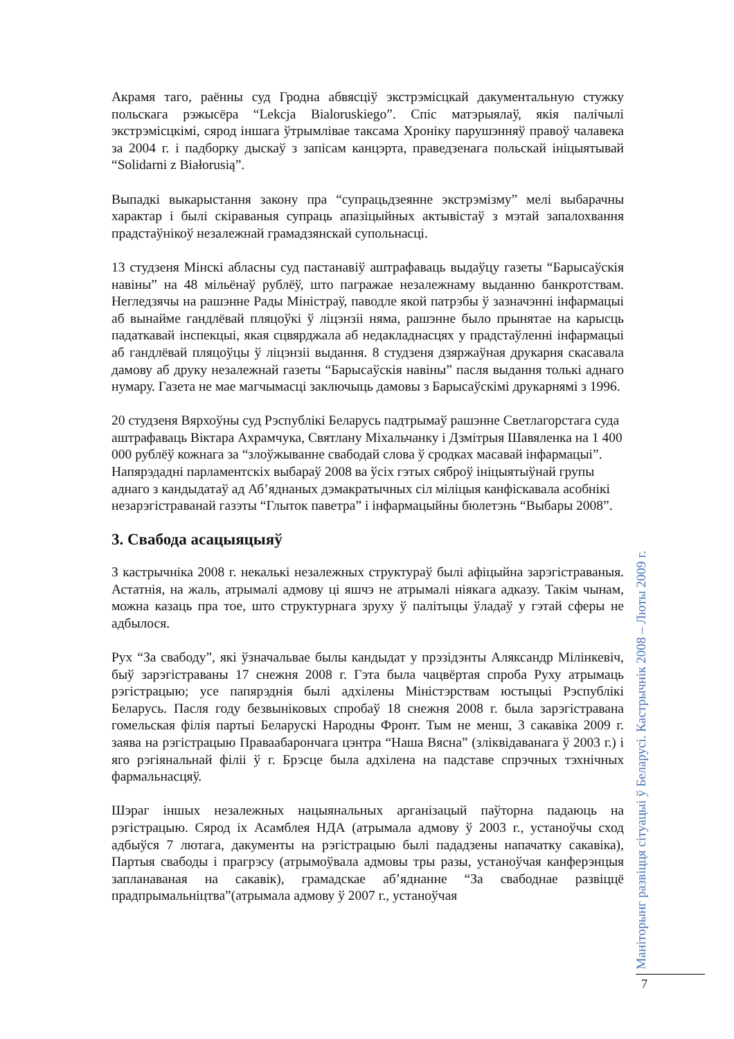Акрамя таго, раённы суд Гродна абвясціў экстрэмісцкай дакументальную стужку польскага рэжысёра “Lekcja Bialoruskiego”. Спіс матэрыялаў, якія палічылі экстрэмісцкімі, сярод іншага ўтрымлівае таксама Хроніку парушэнняў правоў чалавека за 2004 г. і падборку дыскаў з запісам канцэрта, праведзенага польскай ініцыятывай “Solidarni z Białorusią”.
Выпадкі выкарыстання закону пра “супрацьдзеянне экстрэмізму” мелі выбарачны характар і былі скіраваныя супраць апазіцыйных актывістаў з мэтай запалохвання прадстаўнікоў незалежнай грамадзянскай супольнасці.
13 студзеня Мінскі абласны суд пастанавіў аштрафаваць выдаўцу газеты “Барысаўскія навіны” на 48 мільёнаў рублёў, што пагражае незалежнаму выданню банкротствам. Негледзячы на рашэнне Рады Міністраў, паводле якой патрэбы ў зазначэнні інфармацыі аб вынайме гандлёвай пляцоўкі ў ліцэнзіі няма, рашэнне было прынятае на карысць падаткавай інспекцыі, якая сцвярджала аб недакладнасцях у прадстаўленні інфармацыі аб гандлёвай пляцоўцы ў ліцэнзіі выдання. 8 студзеня дзяржаўная друкарня скасавала дамову аб друку незалежнай газеты “Барысаўскія навіны” пасля выдання толькі аднаго нумару. Газета не мае магчымасці заключыць дамовы з Барысаўскімі друкарнямі з 1996.
20 студзеня Вярхоўны суд Рэспублікі Беларусь падтрымаў рашэнне Светлагорстага суда аштрафаваць Віктара Ахрамчука, Святлану Міхальчанку і Дзмітрыя Шавяленка на 1 400 000 рублёў кожнага за “злоўжыванне свабодай слова ў сродках масавай інфармацыі”. Напярэдадні парламентскіх выбараў 2008 ва ўсіх гэтых сяброў ініцыятыўнай групы аднаго з кандыдатаў ад Аб’яднаных дэмакратычных сіл міліцыя канфіскавала асобнікі незарэгістраванай газэты “Глыток паветра” і інфармацыйны бюлетэнь “Выбары 2008”.
3. Свабода асацыяцыяў
З кастрычніка 2008 г. некалькі незалежных структураў былі афіцыйна зарэгістраваныя. Астатнія, на жаль, атрымалі адмову ці яшчэ не атрымалі ніякага адказу. Такім чынам, можна казаць пра тое, што структурнага зруху ў палітыцы ўладаў у гэтай сферы не адбылося.
Рух “За свабоду”, які ўзначальвае былы кандыдат у прэзідэнты Аляксандр Мілінкевіч, быў зарэгістраваны 17 снежня 2008 г. Гэта была чацвёртая спроба Руху атрымаць рэгістрацыю; усе папярэднія былі адхілены Міністэрствам юстыцыі Рэспублікі Беларусь. Пасля году безвыніковых спробаў 18 снежня 2008 г. была зарэгістравана гомельская філія партыі Беларускі Народны Фронт. Тым не менш, 3 сакавіка 2009 г. заява на рэгістрацыю Праваабарончага цэнтра “Наша Вясна” (зліквідаванага ў 2003 г.) і яго рэгіянальнай філіі ў г. Брэсце была адхілена на падставе спрэчных тэхнічных фармальнасцяў.
Шэраг іншых незалежных нацыянальных арганізацый паўторна падаюць на рэгістрацыю. Сярод іх Асамблея НДА (атрымала адмову ў 2003 г., устаноўчы сход адбыўся 7 лютага, дакументы на рэгістрацыю былі пададзены напачатку сакавіка), Партыя свабоды і прагрэсу (атрымоўвала адмовы тры разы, устаноўчая канферэнцыя запланаваная на сакавік), грамадскае аб’яднанне “За свабоднае развіццё прадпрымальніцтва”(атрымала адмову ў 2007 г., устаноўчая
Маніторынг развіцця сітуацыі ў Беларусі. Кастрычнік 2008 – Люты 2009 г.
7